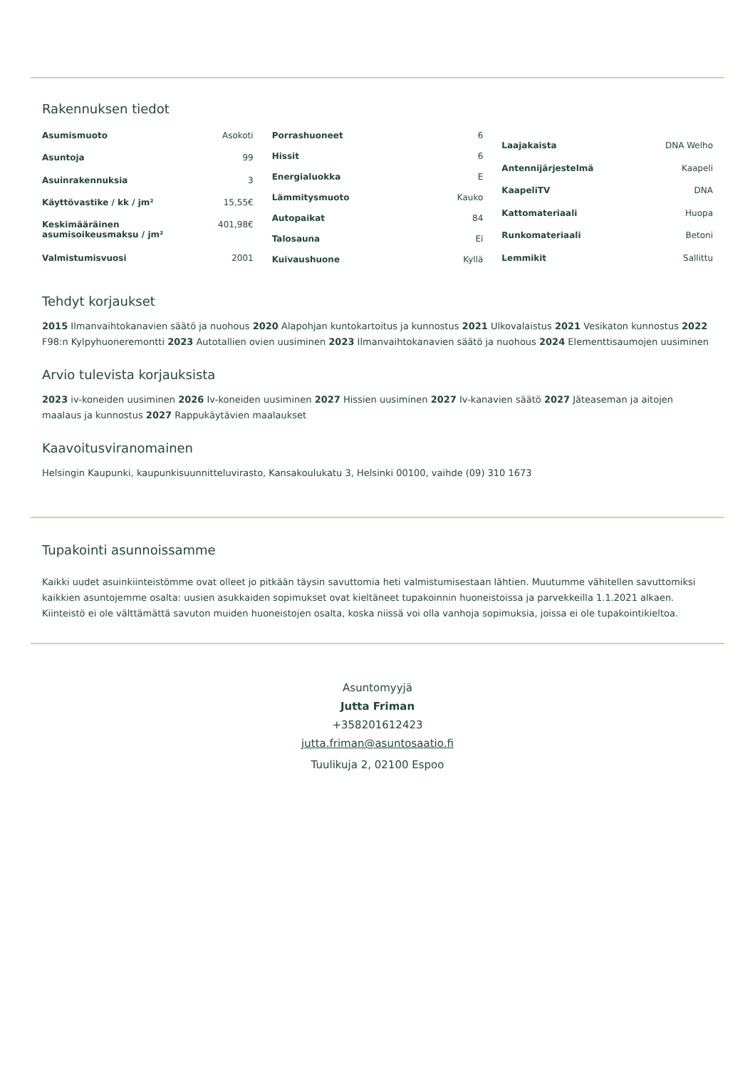Rakennuksen tiedot
| Asumismuoto | Asokoti |
| Asuntoja | 99 |
| Asuinrakennuksia | 3 |
| Käyttövastike / kk / jm² | 15,55€ |
| Keskimääräinen asumisoikeusmaksu / jm² | 401,98€ |
| Valmistumisvuosi | 2001 |
| Porrashuoneet | 6 |
| Hissit | 6 |
| Energialuokka | E |
| Lämmitysmuoto | Kauko |
| Autopaikat | 84 |
| Talosauna | Ei |
| Kuivaushuone | Kyllä |
| Laajakaista | DNA Welho |
| Antennijärjestelmä | Kaapeli |
| KaapeliTV | DNA |
| Kattomateriaali | Huopa |
| Runkomateriaali | Betoni |
| Lemmikit | Sallittu |
Tehdyt korjaukset
2015 Ilmanvaihtokanavien säätö ja nuohous 2020 Alapohjan kuntokartoitus ja kunnostus 2021 Ulkovalaistus 2021 Vesikaton kunnostus 2022 F98:n Kylpyhuoneremontti 2023 Autotallien ovien uusiminen 2023 Ilmanvaihtokanavien säätö ja nuohous 2024 Elementtisaumojen uusiminen
Arvio tulevista korjauksista
2023 iv-koneiden uusiminen 2026 Iv-koneiden uusiminen 2027 Hissien uusiminen 2027 Iv-kanavien säätö 2027 Jäteaseman ja aitojen maalaus ja kunnostus 2027 Rappukäytävien maalaukset
Kaavoitusviranomainen
Helsingin Kaupunki, kaupunkisuunnitteluvirasto, Kansakoulukatu 3, Helsinki 00100, vaihde (09) 310 1673
Tupakointi asunnoissamme
Kaikki uudet asuinkiinteistömme ovat olleet jo pitkään täysin savuttomia heti valmistumisestaan lähtien. Muutumme vähitellen savuttomiksi kaikkien asuntojemme osalta: uusien asukkaiden sopimukset ovat kieltäneet tupakoinnin huoneistoissa ja parvekkeilla 1.1.2021 alkaen. Kiinteistö ei ole välttämättä savuton muiden huoneistojen osalta, koska niissä voi olla vanhoja sopimuksia, joissa ei ole tupakointikieltoa.
Asuntomyyjä
Jutta Friman
+358201612423
jutta.friman@asuntosaatio.fi
Tuulikuja 2, 02100 Espoo